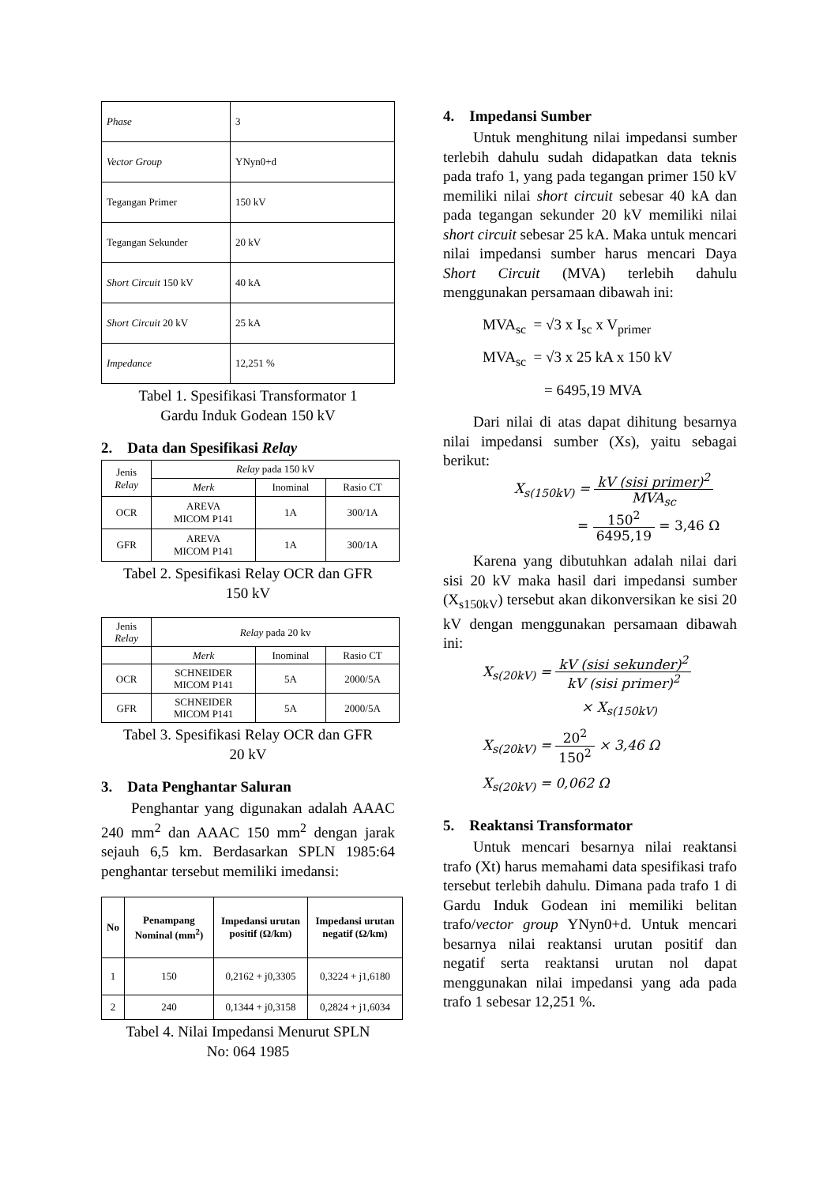| Phase | 3 |
| Vector Group | YNyn0+d |
| Tegangan Primer | 150 kV |
| Tegangan Sekunder | 20 kV |
| Short Circuit 150 kV | 40 kA |
| Short Circuit 20 kV | 25 kA |
| Impedance | 12,251 % |
Tabel 1. Spesifikasi Transformator 1
Gardu Induk Godean 150 kV
2. Data dan Spesifikasi Relay
| Jenis Relay | Relay pada 150 kV | | |
| | Merk | Inominal | Rasio CT |
| OCR | AREVA MICOM P141 | 1A | 300/1A |
| GFR | AREVA MICOM P141 | 1A | 300/1A |
Tabel 2. Spesifikasi Relay OCR dan GFR
150 kV
| Jenis Relay | Relay pada 20 kv | | |
| | Merk | Inominal | Rasio CT |
| OCR | SCHNEIDER MICOM P141 | 5A | 2000/5A |
| GFR | SCHNEIDER MICOM P141 | 5A | 2000/5A |
Tabel 3. Spesifikasi Relay OCR dan GFR
20 kV
3. Data Penghantar Saluran
Penghantar yang digunakan adalah AAAC 240 mm<sup>2</sup> dan AAAC 150 mm<sup>2</sup> dengan jarak sejauh 6,5 km. Berdasarkan SPLN 1985:64 penghantar tersebut memiliki imedansi:
| No | Penampang Nominal (mm<sup>2</sup>) | Impedansi urutan positif (Ω/km) | Impedansi urutan negatif (Ω/km) |
| --- | --- | --- | --- |
| 1 | 150 | 0,2162 + j0,3305 | 0,3224 + j1,6180 |
| 2 | 240 | 0,1344 + j0,3158 | 0,2824 + j1,6034 |
Tabel 4. Nilai Impedansi Menurut SPLN
No: 064 1985
4. Impedansi Sumber
Untuk menghitung nilai impedansi sumber terlebih dahulu sudah didapatkan data teknis pada trafo 1, yang pada tegangan primer 150 kV memiliki nilai short circuit sebesar 40 kA dan pada tegangan sekunder 20 kV memiliki nilai short circuit sebesar 25 kA. Maka untuk mencari nilai impedansi sumber harus mencari Daya Short Circuit (MVA) terlebih dahulu menggunakan persamaan dibawah ini:
MVA<sub>sc</sub> = √3 x I<sub>sc</sub> x V<sub>primer</sub>
MVA<sub>sc</sub> = √3 x 25 kA x 150 kV
= 6495,19 MVA
Dari nilai di atas dapat dihitung besarnya nilai impedansi sumber (Xs), yaitu sebagai berikut:
X<sub>s(150kV)</sub> = kV (sisi primer)<sup>2</sup> MVA<sub>sc</sub>
= 150<sup>2</sup> 6495,19 = 3,46 Ω
Karena yang dibutuhkan adalah nilai dari sisi 20 kV maka hasil dari impedansi sumber (X<sub>s150kV</sub>) tersebut akan dikonversikan ke sisi 20 kV dengan menggunakan persamaan dibawah ini:
X<sub>s(20kV)</sub> = kV (sisi sekunder)<sup>2</sup> kV (sisi primer)<sup>2</sup>
× X<sub>s(150kV)</sub>
X<sub>s(20kV)</sub> = 20<sup>2</sup> 150<sup>2</sup> × 3,46 Ω
X<sub>s(20kV)</sub> = 0,062 Ω
5. Reaktansi Transformator
Untuk mencari besarnya nilai reaktansi trafo (Xt) harus memahami data spesifikasi trafo tersebut terlebih dahulu. Dimana pada trafo 1 di Gardu Induk Godean ini memiliki belitan trafo/vector group YNyn0+d. Untuk mencari besarnya nilai reaktansi urutan positif dan negatif serta reaktansi urutan nol dapat menggunakan nilai impedansi yang ada pada trafo 1 sebesar 12,251 %.